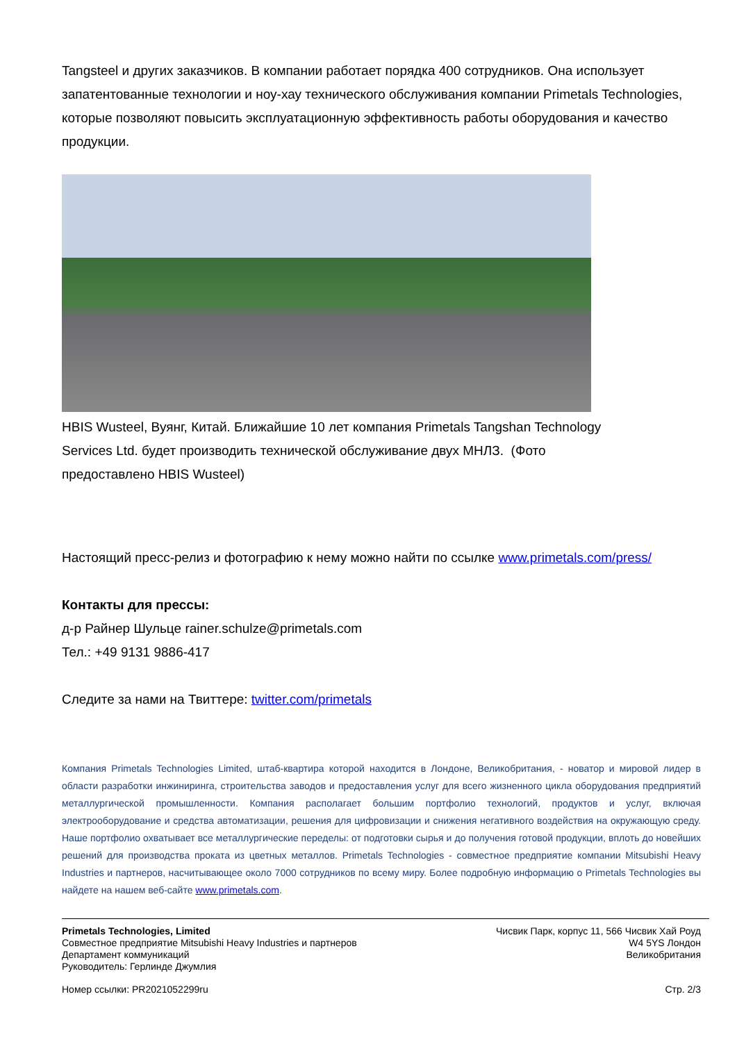Tangsteel и других заказчиков. В компании работает порядка 400 сотрудников. Она использует запатентованные технологии и ноу-хау технического обслуживания компании Primetals Technologies, которые позволяют повысить эксплуатационную эффективность работы оборудования и качество продукции.
HBIS Wusteel, Вуянг, Китай. Ближайшие 10 лет компания Primetals Tangshan Technology Services Ltd. будет производить технической обслуживание двух МНЛЗ. (Фото предоставлено HBIS Wusteel)
Настоящий пресс-релиз и фотографию к нему можно найти по ссылке www.primetals.com/press/
Контакты для прессы:
д-р Райнер Шульце rainer.schulze@primetals.com
Тел.: +49 9131 9886-417
Следите за нами на Твиттере: twitter.com/primetals
Компания Primetals Technologies Limited, штаб-квартира которой находится в Лондоне, Великобритания, - новатор и мировой лидер в области разработки инжиниринга, строительства заводов и предоставления услуг для всего жизненного цикла оборудования предприятий металлургической промышленности. Компания располагает большим портфолио технологий, продуктов и услуг, включая электрооборудование и средства автоматизации, решения для цифровизации и снижения негативного воздействия на окружающую среду. Наше портфолио охватывает все металлургические переделы: от подготовки сырья и до получения готовой продукции, вплоть до новейших решений для производства проката из цветных металлов. Primetals Technologies - совместное предприятие компании Mitsubishi Heavy Industries и партнеров, насчитывающее около 7000 сотрудников по всему миру. Более подробную информацию о Primetals Technologies вы найдете на нашем веб-сайте www.primetals.com.
Primetals Technologies, Limited
Совместное предприятие Mitsubishi Heavy Industries и партнеров
Департамент коммуникаций
Руководитель: Герлинде Джумлия
Чисвик Парк, корпус 11, 566 Чисвик Хай Роуд
W4 5YS Лондон
Великобритания
Номер ссылки: PR2021052299ru Стр. 2/3